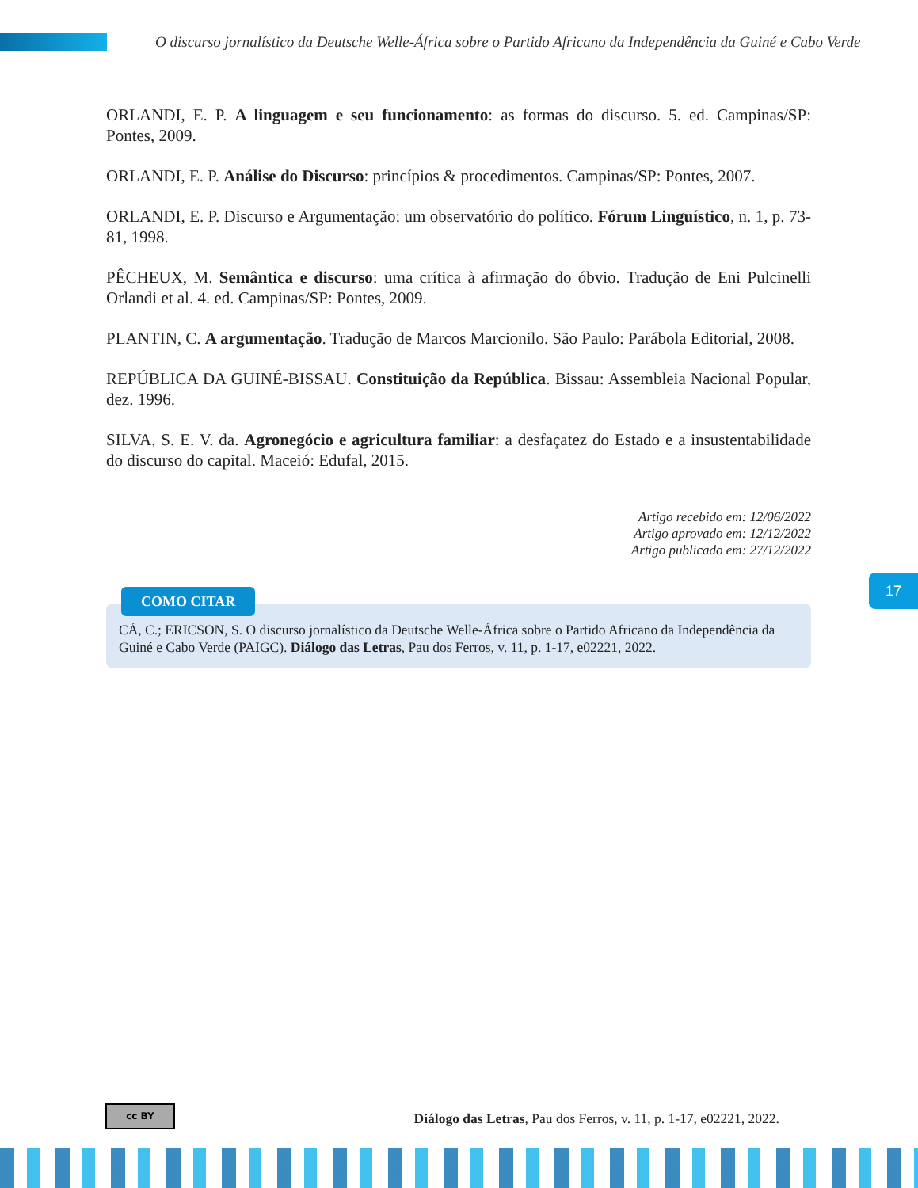O discurso jornalístico da Deutsche Welle-África sobre o Partido Africano da Independência da Guiné e Cabo Verde
ORLANDI, E. P. A linguagem e seu funcionamento: as formas do discurso. 5. ed. Campinas/SP: Pontes, 2009.
ORLANDI, E. P. Análise do Discurso: princípios & procedimentos. Campinas/SP: Pontes, 2007.
ORLANDI, E. P. Discurso e Argumentação: um observatório do político. Fórum Linguístico, n. 1, p. 73-81, 1998.
PÊCHEUX, M. Semântica e discurso: uma crítica à afirmação do óbvio. Tradução de Eni Pulcinelli Orlandi et al. 4. ed. Campinas/SP: Pontes, 2009.
PLANTIN, C. A argumentação. Tradução de Marcos Marcionilo. São Paulo: Parábola Editorial, 2008.
REPÚBLICA DA GUINÉ-BISSAU. Constituição da República. Bissau: Assembleia Nacional Popular, dez. 1996.
SILVA, S. E. V. da. Agronegócio e agricultura familiar: a desfaçatez do Estado e a insustentabilidade do discurso do capital. Maceió: Edufal, 2015.
Artigo recebido em: 12/06/2022
Artigo aprovado em: 12/12/2022
Artigo publicado em: 27/12/2022
COMO CITAR
CÁ, C.; ERICSON, S. O discurso jornalístico da Deutsche Welle-África sobre o Partido Africano da Independência da Guiné e Cabo Verde (PAIGC). Diálogo das Letras, Pau dos Ferros, v. 11, p. 1-17, e02221, 2022.
17
cc BY
Diálogo das Letras, Pau dos Ferros, v. 11, p. 1-17, e02221, 2022.